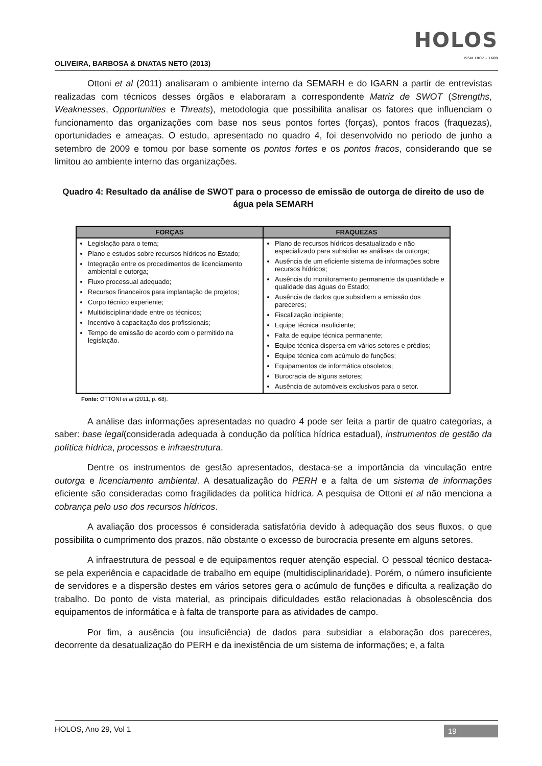OLIVEIRA, BARBOSA & DNATAS NETO (2013)
HOLOS
ISSN 1807 - 1600
Ottoni et al (2011) analisaram o ambiente interno da SEMARH e do IGARN a partir de entrevistas realizadas com técnicos desses órgãos e elaboraram a correspondente Matriz de SWOT (Strengths, Weaknesses, Opportunities e Threats), metodologia que possibilita analisar os fatores que influenciam o funcionamento das organizações com base nos seus pontos fortes (forças), pontos fracos (fraquezas), oportunidades e ameaças. O estudo, apresentado no quadro 4, foi desenvolvido no período de junho a setembro de 2009 e tomou por base somente os pontos fortes e os pontos fracos, considerando que se limitou ao ambiente interno das organizações.
Quadro 4: Resultado da análise de SWOT para o processo de emissão de outorga de direito de uso de água pela SEMARH
| FORÇAS | FRAQUEZAS |
| --- | --- |
| Legislação para o tema; Plano e estudos sobre recursos hídricos no Estado; Integração entre os procedimentos de licenciamento ambiental e outorga; Fluxo processual adequado; Recursos financeiros para implantação de projetos; Corpo técnico experiente; Multidisciplinaridade entre os técnicos; Incentivo à capacitação dos profissionais; Tempo de emissão de acordo com o permitido na legislação. | Plano de recursos hídricos desatualizado e não especializado para subsidiar as análises da outorga; Ausência de um eficiente sistema de informações sobre recursos hídricos; Ausência do monitoramento permanente da quantidade e qualidade das águas do Estado; Ausência de dados que subsidiem a emissão dos pareceres; Fiscalização incipiente; Equipe técnica insuficiente; Falta de equipe técnica permanente; Equipe técnica dispersa em vários setores e prédios; Equipe técnica com acúmulo de funções; Equipamentos de informática obsoletos; Burocracia de alguns setores; Ausência de automóveis exclusivos para o setor. |
Fonte: OTTONI et al (2011, p. 68).
A análise das informações apresentadas no quadro 4 pode ser feita a partir de quatro categorias, a saber: base legal(considerada adequada à condução da política hídrica estadual), instrumentos de gestão da política hídrica, processos e infraestrutura.
Dentre os instrumentos de gestão apresentados, destaca-se a importância da vinculação entre outorga e licenciamento ambiental. A desatualização do PERH e a falta de um sistema de informações eficiente são consideradas como fragilidades da política hídrica. A pesquisa de Ottoni et al não menciona a cobrança pelo uso dos recursos hídricos.
A avaliação dos processos é considerada satisfatória devido à adequação dos seus fluxos, o que possibilita o cumprimento dos prazos, não obstante o excesso de burocracia presente em alguns setores.
A infraestrutura de pessoal e de equipamentos requer atenção especial. O pessoal técnico destaca-se pela experiência e capacidade de trabalho em equipe (multidisciplinaridade). Porém, o número insuficiente de servidores e a dispersão destes em vários setores gera o acúmulo de funções e dificulta a realização do trabalho. Do ponto de vista material, as principais dificuldades estão relacionadas à obsolescência dos equipamentos de informática e à falta de transporte para as atividades de campo.
Por fim, a ausência (ou insuficiência) de dados para subsidiar a elaboração dos pareceres, decorrente da desatualização do PERH e da inexistência de um sistema de informações; e, a falta
HOLOS, Ano 29, Vol 1 19